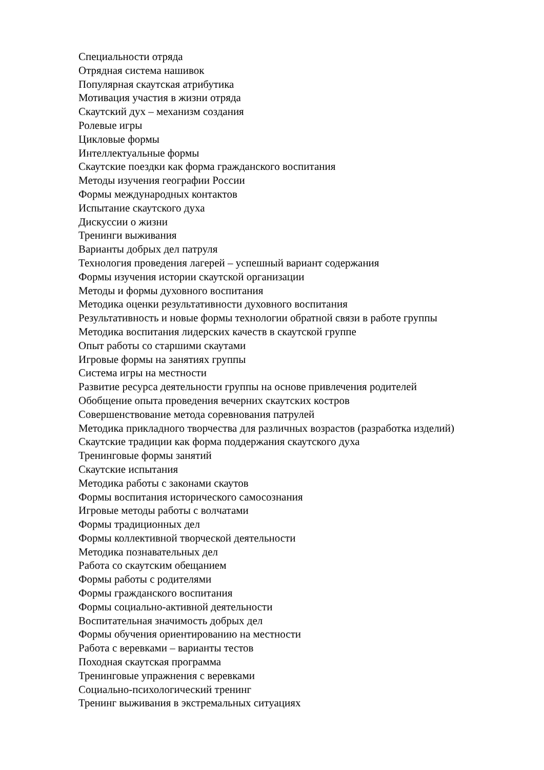Специальности отряда
Отрядная система нашивок
Популярная скаутская атрибутика
Мотивация участия в жизни отряда
Скаутский дух – механизм создания
Ролевые игры
Цикловые формы
Интеллектуальные формы
Скаутские поездки как форма гражданского воспитания
Методы изучения географии России
Формы международных контактов
Испытание скаутского духа
Дискуссии о жизни
Тренинги выживания
Варианты добрых дел патруля
Технология проведения лагерей – успешный вариант содержания
Формы изучения истории скаутской организации
Методы и формы духовного воспитания
Методика оценки результативности духовного воспитания
Результативность и новые формы технологии обратной связи в работе группы
Методика воспитания лидерских качеств в скаутской группе
Опыт работы со старшими скаутами
Игровые формы на занятиях группы
Система игры на местности
Развитие ресурса деятельности группы на основе привлечения родителей
Обобщение опыта проведения вечерних скаутских костров
Совершенствование метода соревнования патрулей
Методика прикладного творчества для различных возрастов (разработка изделий)
Скаутские традиции как форма поддержания скаутского духа
Тренинговые формы занятий
Скаутские испытания
Методика работы с законами скаутов
Формы воспитания исторического самосознания
Игровые методы работы с волчатами
Формы традиционных дел
Формы коллективной творческой деятельности
Методика познавательных дел
Работа со скаутским обещанием
Формы работы с родителями
Формы гражданского воспитания
Формы социально-активной деятельности
Воспитательная значимость добрых дел
Формы обучения ориентированию на местности
Работа с веревками – варианты тестов
Походная скаутская программа
Тренинговые упражнения с веревками
Социально-психологический тренинг
Тренинг выживания в экстремальных ситуациях